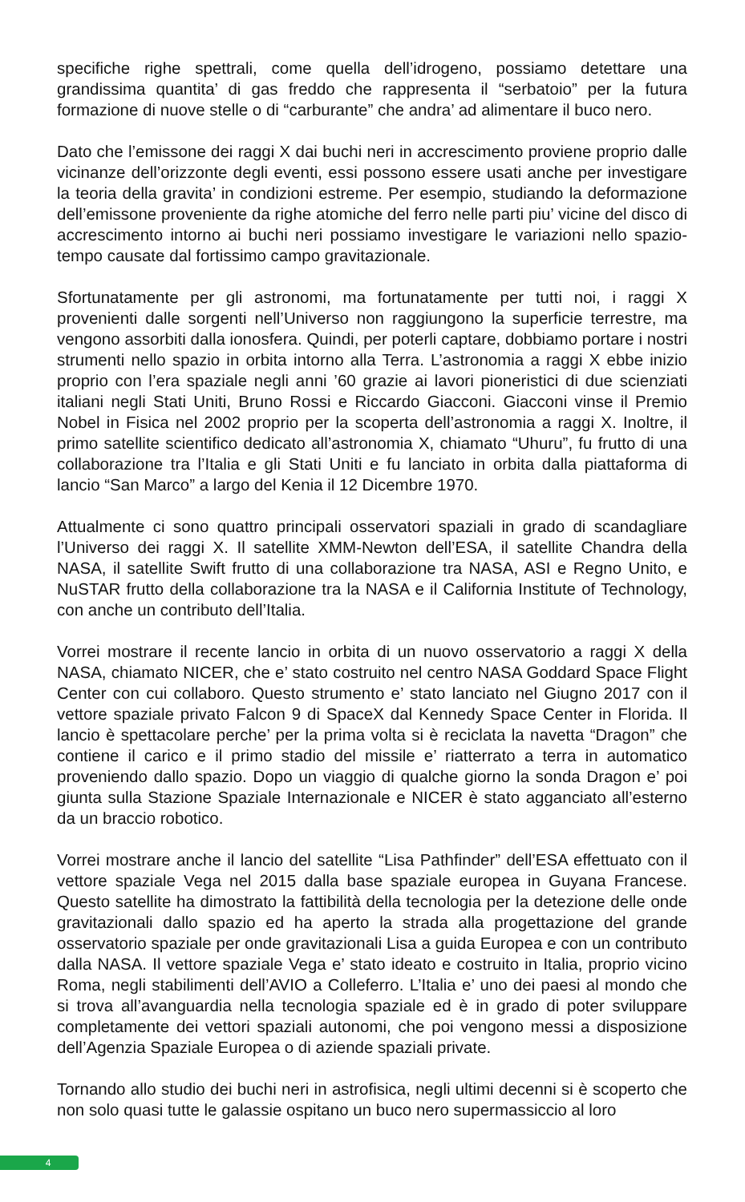specifiche righe spettrali, come quella dell’idrogeno, possiamo detettare una grandissima quantita’ di gas freddo che rappresenta il “serbatoio” per la futura formazione di nuove stelle o di “carburante” che andra’ ad alimentare il buco nero.
Dato che l’emissone dei raggi X dai buchi neri in accrescimento proviene proprio dalle vicinanze dell’orizzonte degli eventi, essi possono essere usati anche per investigare la teoria della gravita’ in condizioni estreme. Per esempio, studiando la deformazione dell’emissone proveniente da righe atomiche del ferro nelle parti piu’ vicine del disco di accrescimento intorno ai buchi neri possiamo investigare le variazioni nello spazio-tempo causate dal fortissimo campo gravitazionale.
Sfortunatamente per gli astronomi, ma fortunatamente per tutti noi, i raggi X provenienti dalle sorgenti nell’Universo non raggiungono la superficie terrestre, ma vengono assorbiti dalla ionosfera. Quindi, per poterli captare, dobbiamo portare i nostri strumenti nello spazio in orbita intorno alla Terra. L’astronomia a raggi X ebbe inizio proprio con l’era spaziale negli anni ’60 grazie ai lavori pioneristici di due scienziati italiani negli Stati Uniti, Bruno Rossi e Riccardo Giacconi. Giacconi vinse il Premio Nobel in Fisica nel 2002 proprio per la scoperta dell’astronomia a raggi X. Inoltre, il primo satellite scientifico dedicato all’astronomia X, chiamato “Uhuru”, fu frutto di una collaborazione tra l’Italia e gli Stati Uniti e fu lanciato in orbita dalla piattaforma di lancio “San Marco” a largo del Kenia il 12 Dicembre 1970.
Attualmente ci sono quattro principali osservatori spaziali in grado di scandagliare l’Universo dei raggi X. Il satellite XMM-Newton dell’ESA, il satellite Chandra della NASA, il satellite Swift frutto di una collaborazione tra NASA, ASI e Regno Unito, e NuSTAR frutto della collaborazione tra la NASA e il California Institute of Technology, con anche un contributo dell’Italia.
Vorrei mostrare il recente lancio in orbita di un nuovo osservatorio a raggi X della NASA, chiamato NICER, che e’ stato costruito nel centro NASA Goddard Space Flight Center con cui collaboro. Questo strumento e’ stato lanciato nel Giugno 2017 con il vettore spaziale privato Falcon 9 di SpaceX dal Kennedy Space Center in Florida. Il lancio è spettacolare perche’ per la prima volta si è reciclata la navetta “Dragon” che contiene il carico e il primo stadio del missile e’ riatterrato a terra in automatico proveniendo dallo spazio. Dopo un viaggio di qualche giorno la sonda Dragon e’ poi giunta sulla Stazione Spaziale Internazionale e NICER è stato agganciato all’esterno da un braccio robotico.
Vorrei mostrare anche il lancio del satellite “Lisa Pathfinder” dell’ESA effettuato con il vettore spaziale Vega nel 2015 dalla base spaziale europea in Guyana Francese. Questo satellite ha dimostrato la fattibilità della tecnologia per la detezione delle onde gravitazionali dallo spazio ed ha aperto la strada alla progettazione del grande osservatorio spaziale per onde gravitazionali Lisa a guida Europea e con un contributo dalla NASA. Il vettore spaziale Vega e’ stato ideato e costruito in Italia, proprio vicino Roma, negli stabilimenti dell’AVIO a Colleferro. L’Italia e’ uno dei paesi al mondo che si trova all’avanguardia nella tecnologia spaziale ed è in grado di poter sviluppare completamente dei vettori spaziali autonomi, che poi vengono messi a disposizione dell’Agenzia Spaziale Europea o di aziende spaziali private.
Tornando allo studio dei buchi neri in astrofisica, negli ultimi decenni si è scoperto che non solo quasi tutte le galassie ospitano un buco nero supermassiccio al loro
4